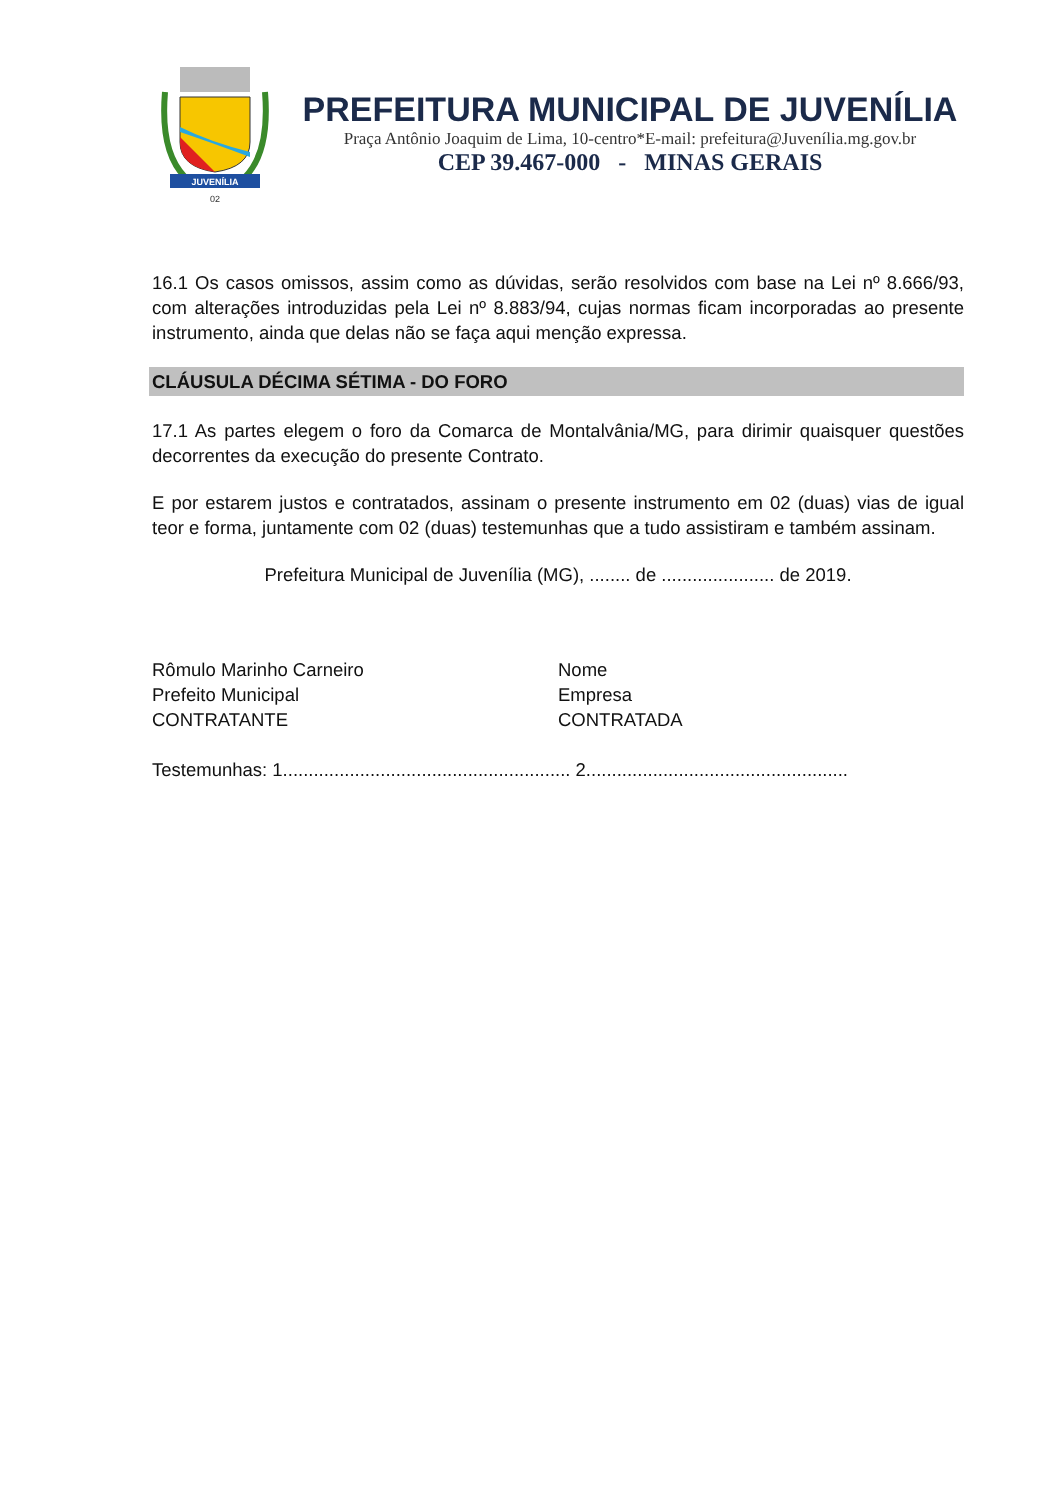JUVENÍLIA
02
PREFEITURA MUNICIPAL DE JUVENÍLIA
Praça Antônio Joaquim de Lima, 10-centro*E-mail: prefeitura@Juvenília.mg.gov.br
CEP 39.467-000 - MINAS GERAIS
16.1 Os casos omissos, assim como as dúvidas, serão resolvidos com base na Lei nº 8.666/93, com alterações introduzidas pela Lei nº 8.883/94, cujas normas ficam incorporadas ao presente instrumento, ainda que delas não se faça aqui menção expressa.
CLÁUSULA DÉCIMA SÉTIMA - DO FORO
17.1 As partes elegem o foro da Comarca de Montalvânia/MG, para dirimir quaisquer questões decorrentes da execução do presente Contrato.
E por estarem justos e contratados, assinam o presente instrumento em 02 (duas) vias de igual teor e forma, juntamente com 02 (duas) testemunhas que a tudo assistiram e também assinam.
Prefeitura Municipal de Juvenília (MG), ........ de ...................... de 2019.
Rômulo Marinho Carneiro
Prefeito Municipal
CONTRATANTE
Nome
Empresa
CONTRATADA
Testemunhas: 1........................................................ 2...................................................